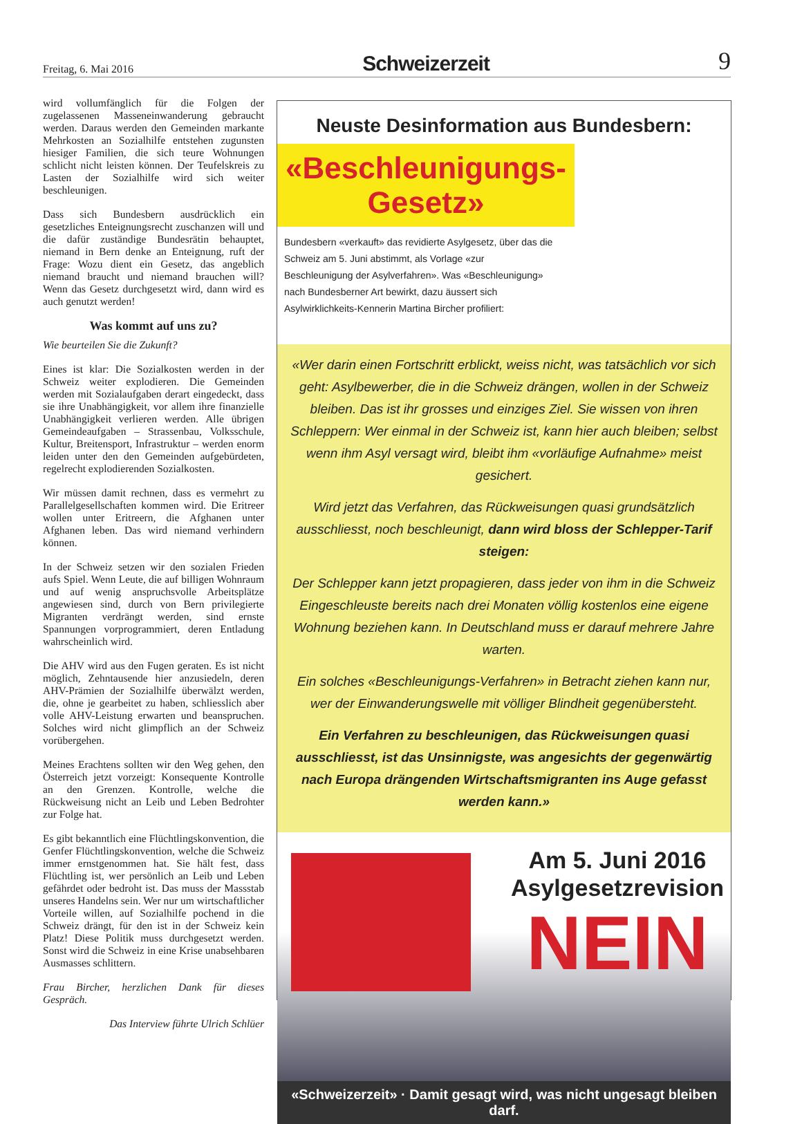Freitag, 6. Mai 2016 Schweizerzeit 9
wird vollumfänglich für die Folgen der zugelassenen Masseneinwanderung gebraucht werden. Daraus werden den Gemeinden markante Mehrkosten an Sozialhilfe entstehen zugunsten hiesiger Familien, die sich teure Wohnungen schlicht nicht leisten können. Der Teufelskreis zu Lasten der Sozialhilfe wird sich weiter beschleunigen.
Dass sich Bundesbern ausdrücklich ein gesetzliches Enteignungsrecht zuschanzen will und die dafür zuständige Bundesrätin behauptet, niemand in Bern denke an Enteignung, ruft der Frage: Wozu dient ein Gesetz, das angeblich niemand braucht und niemand brauchen will? Wenn das Gesetz durchgesetzt wird, dann wird es auch genutzt werden!
Was kommt auf uns zu?
Wie beurteilen Sie die Zukunft?
Eines ist klar: Die Sozialkosten werden in der Schweiz weiter explodieren. Die Gemeinden werden mit Sozialaufgaben derart eingedeckt, dass sie ihre Unabhängigkeit, vor allem ihre finanzielle Unabhängigkeit verlieren werden. Alle übrigen Gemeindeaufgaben – Strassenbau, Volksschule, Kultur, Breitensport, Infrastruktur – werden enorm leiden unter den den Gemeinden aufgebürdeten, regelrecht explodierenden Sozialkosten.
Wir müssen damit rechnen, dass es vermehrt zu Parallelgesellschaften kommen wird. Die Eritreer wollen unter Eritreern, die Afghanen unter Afghanen leben. Das wird niemand verhindern können.
In der Schweiz setzen wir den sozialen Frieden aufs Spiel. Wenn Leute, die auf billigen Wohnraum und auf wenig anspruchsvolle Arbeitsplätze angewiesen sind, durch von Bern privilegierte Migranten verdrängt werden, sind ernste Spannungen vorprogrammiert, deren Entladung wahrscheinlich wird.
Die AHV wird aus den Fugen geraten. Es ist nicht möglich, Zehntausende hier anzusiedeln, deren AHV-Prämien der Sozialhilfe überwälzt werden, die, ohne je gearbeitet zu haben, schliesslich aber volle AHV-Leistung erwarten und beanspruchen. Solches wird nicht glimpflich an der Schweiz vorübergehen.
Meines Erachtens sollten wir den Weg gehen, den Österreich jetzt vorzeigt: Konsequente Kontrolle an den Grenzen. Kontrolle, welche die Rückweisung nicht an Leib und Leben Bedrohter zur Folge hat.
Es gibt bekanntlich eine Flüchtlingskonvention, die Genfer Flüchtlingskonvention, welche die Schweiz immer ernstgenommen hat. Sie hält fest, dass Flüchtling ist, wer persönlich an Leib und Leben gefährdet oder bedroht ist. Das muss der Massstab unseres Handelns sein. Wer nur um wirtschaftlicher Vorteile willen, auf Sozialhilfe pochend in die Schweiz drängt, für den ist in der Schweiz kein Platz! Diese Politik muss durchgesetzt werden. Sonst wird die Schweiz in eine Krise unabsehbaren Ausmasses schlittern.
Frau Bircher, herzlichen Dank für dieses Gespräch.
Das Interview führte Ulrich Schlüer
Neuste Desinformation aus Bundesbern:
«Beschleunigungs-
Gesetz»
Bundesbern «verkauft» das revidierte Asylgesetz, über das die Schweiz am 5. Juni abstimmt, als Vorlage «zur Beschleunigung der Asylverfahren». Was «Beschleunigung» nach Bundesberner Art bewirkt, dazu äussert sich Asylwirklichkeits-Kennerin Martina Bircher profiliert:
«Wer darin einen Fortschritt erblickt, weiss nicht, was tatsächlich vor sich geht: Asylbewerber, die in die Schweiz drängen, wollen in der Schweiz bleiben. Das ist ihr grosses und einziges Ziel. Sie wissen von ihren Schleppern: Wer einmal in der Schweiz ist, kann hier auch bleiben; selbst wenn ihm Asyl versagt wird, bleibt ihm «vorläufige Aufnahme» meist gesichert.
Wird jetzt das Verfahren, das Rückweisungen quasi grundsätzlich ausschliesst, noch beschleunigt, dann wird bloss der Schlepper-Tarif steigen:
Der Schlepper kann jetzt propagieren, dass jeder von ihm in die Schweiz Eingeschleuste bereits nach drei Monaten völlig kostenlos eine eigene Wohnung beziehen kann. In Deutschland muss er darauf mehrere Jahre warten.
Ein solches «Beschleunigungs-Verfahren» in Betracht ziehen kann nur, wer der Einwanderungswelle mit völliger Blindheit gegenübersteht.
Ein Verfahren zu beschleunigen, das Rückweisungen quasi ausschliesst, ist das Unsinnigste, was angesichts der gegenwärtig nach Europa drängenden Wirtschaftsmigranten ins Auge gefasst werden kann.»
Am 5. Juni 2016
Asylgesetzrevision
NEIN
«Schweizerzeit» · Damit gesagt wird, was nicht ungesagt bleiben darf.